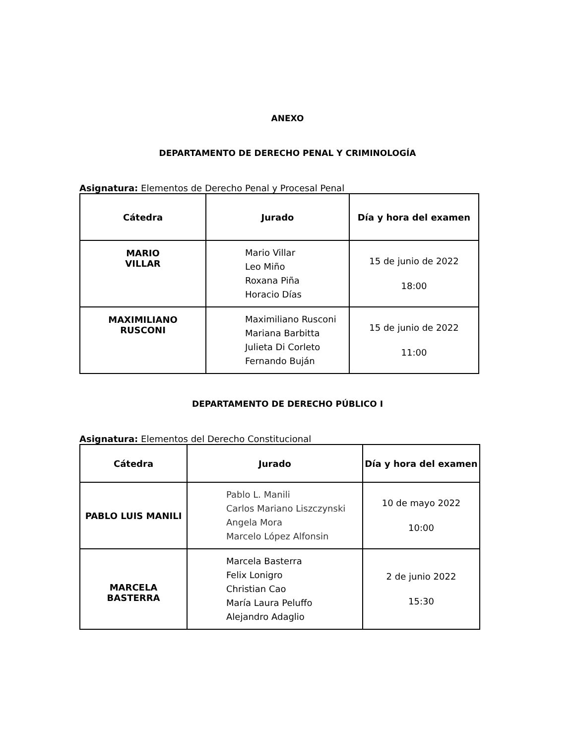ANEXO
DEPARTAMENTO DE DERECHO PENAL Y CRIMINOLOGÍA
Asignatura: Elementos de Derecho Penal y Procesal Penal
| Cátedra | Jurado | Día y hora del examen |
| --- | --- | --- |
| MARIO VILLAR | Mario Villar Leo Miño Roxana Piña Horacio Días | 15 de junio de 2022 18:00 |
| MAXIMILIANO RUSCONI | Maximiliano Rusconi Mariana Barbitta Julieta Di Corleto Fernando Buján | 15 de junio de 2022 11:00 |
DEPARTAMENTO DE DERECHO PÚBLICO I
Asignatura: Elementos del Derecho Constitucional
| Cátedra | Jurado | Día y hora del examen |
| --- | --- | --- |
| PABLO LUIS MANILI | Pablo L. Manili Carlos Mariano Liszczynski Angela Mora Marcelo López Alfonsin | 10 de mayo 2022 10:00 |
| MARCELA BASTERRA | Marcela Basterra Felix Lonigro Christian Cao María Laura Peluffo Alejandro Adaglio | 2 de junio 2022 15:30 |